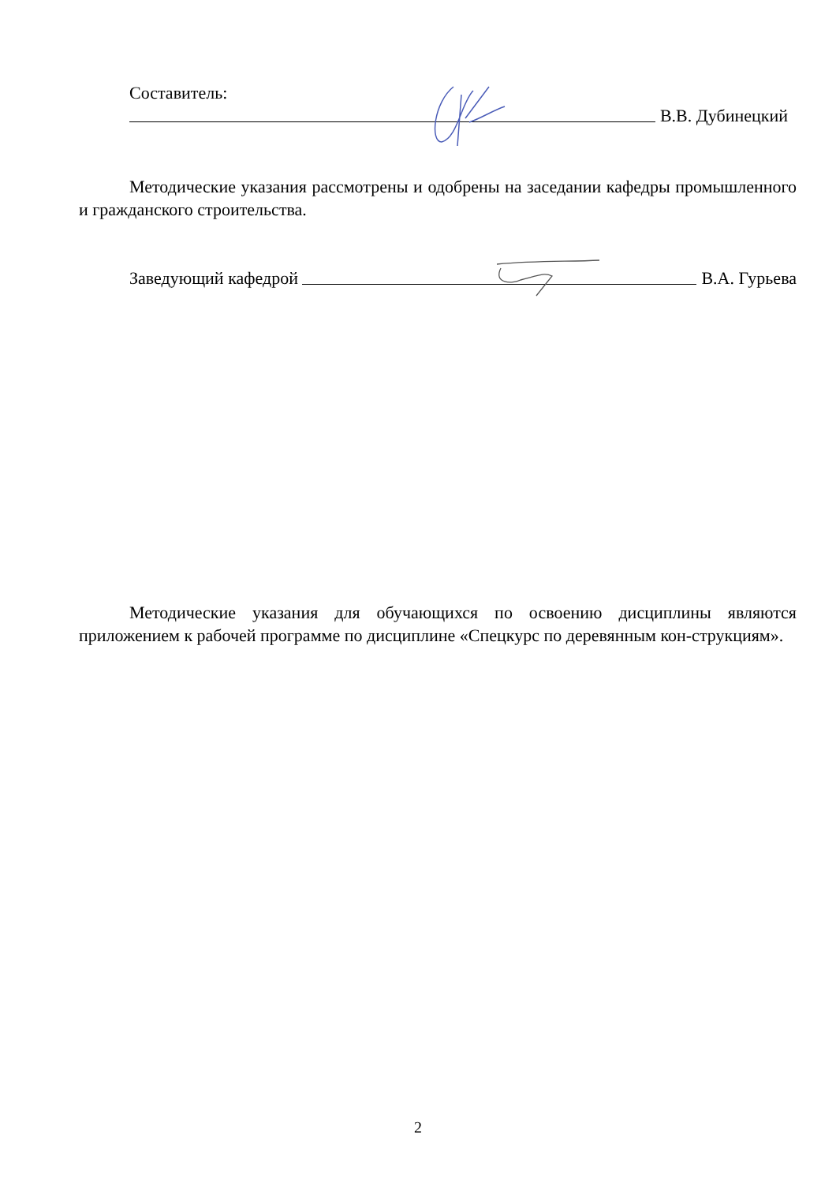Составитель:
В.В. Дубинецкий
Методические указания рассмотрены и одобрены на заседании кафедры промышленного и гражданского строительства.
Заведующий кафедрой В.А. Гурьева
Методические указания для обучающихся по освоению дисциплины являются приложением к рабочей программе по дисциплине «Спецкурс по деревянным кон-струкциям».
2